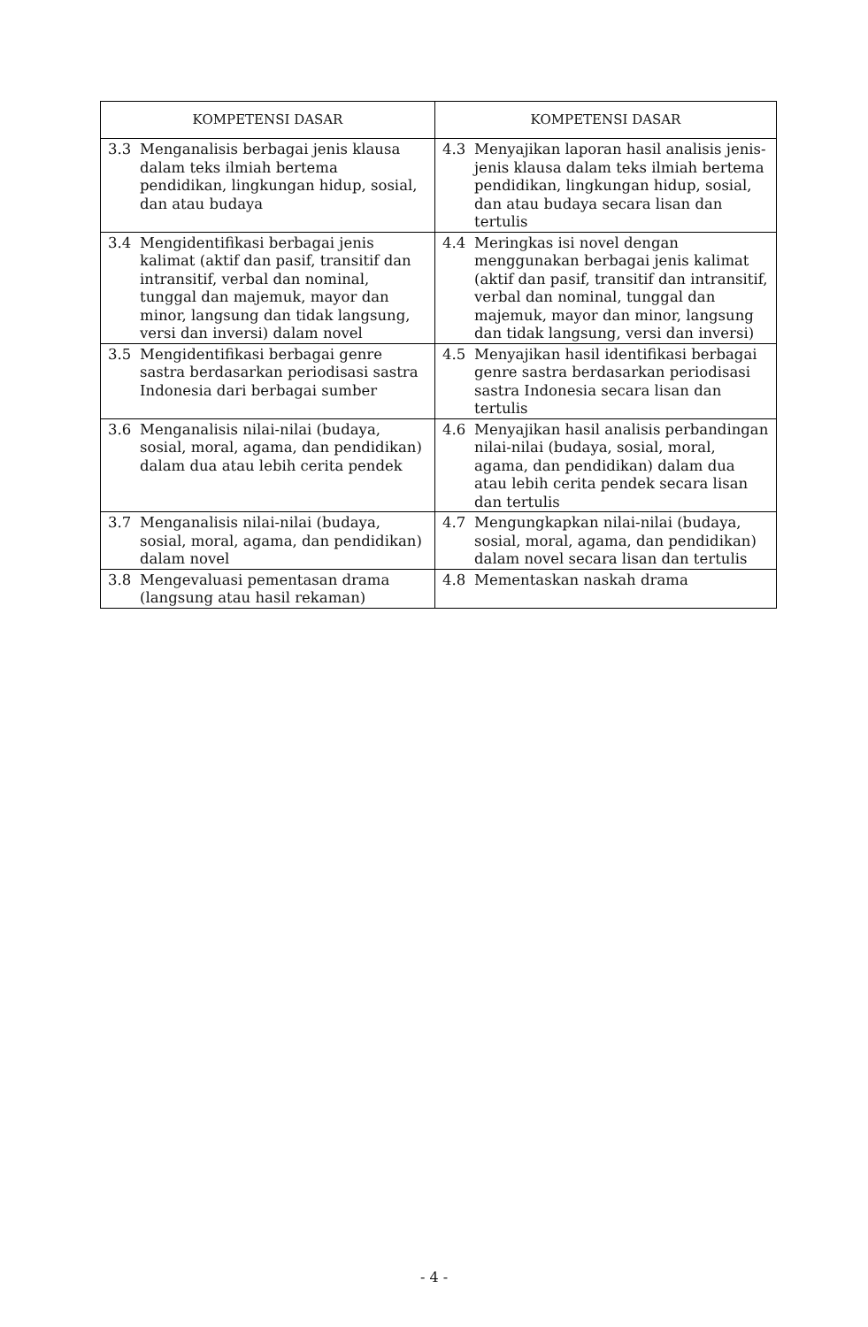| KOMPETENSI DASAR | KOMPETENSI DASAR |
| --- | --- |
| 3.3 Menganalisis berbagai jenis klausa dalam teks ilmiah bertema pendidikan, lingkungan hidup, sosial, dan atau budaya | 4.3 Menyajikan laporan hasil analisis jenis-jenis klausa dalam teks ilmiah bertema pendidikan, lingkungan hidup, sosial, dan atau budaya secara lisan dan tertulis |
| 3.4 Mengidentifikasi berbagai jenis kalimat (aktif dan pasif, transitif dan intransitif, verbal dan nominal, tunggal dan majemuk, mayor dan minor, langsung dan tidak langsung, versi dan inversi) dalam novel | 4.4 Meringkas isi novel dengan menggunakan berbagai jenis kalimat (aktif dan pasif, transitif dan intransitif, verbal dan nominal, tunggal dan majemuk, mayor dan minor, langsung dan tidak langsung, versi dan inversi) |
| 3.5 Mengidentifikasi berbagai genre sastra berdasarkan periodisasi sastra Indonesia dari berbagai sumber | 4.5 Menyajikan hasil identifikasi berbagai genre sastra berdasarkan periodisasi sastra Indonesia secara lisan dan tertulis |
| 3.6 Menganalisis nilai-nilai (budaya, sosial, moral, agama, dan pendidikan) dalam dua atau lebih cerita pendek | 4.6 Menyajikan hasil analisis perbandingan nilai-nilai (budaya, sosial, moral, agama, dan pendidikan) dalam dua atau lebih cerita pendek secara lisan dan tertulis |
| 3.7 Menganalisis nilai-nilai (budaya, sosial, moral, agama, dan pendidikan) dalam novel | 4.7 Mengungkapkan nilai-nilai (budaya, sosial, moral, agama, dan pendidikan) dalam novel secara lisan dan tertulis |
| 3.8 Mengevaluasi pementasan drama (langsung atau hasil rekaman) | 4.8 Mementaskan naskah drama |
- 4 -